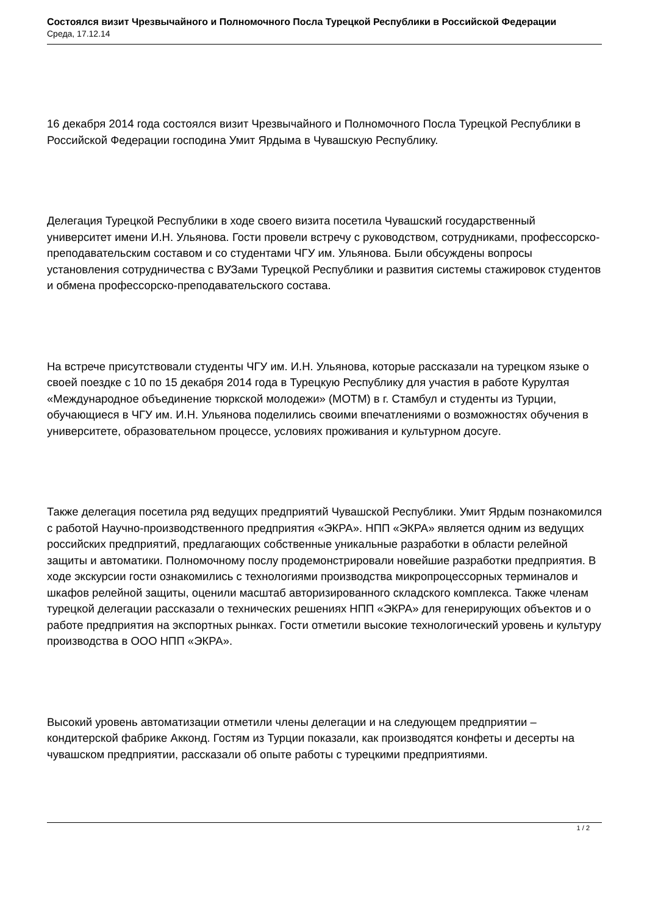Состоялся визит Чрезвычайного и Полномочного Посла Турецкой Республики в Российской Федерации
Среда, 17.12.14
16 декабря 2014 года состоялся визит Чрезвычайного и Полномочного Посла Турецкой Республики в Российской Федерации господина Умит Ярдыма в Чувашскую Республику.
Делегация Турецкой Республики в ходе своего визита посетила Чувашский государственный университет имени И.Н. Ульянова. Гости провели встречу с руководством, сотрудниками, профессорско-преподавательским составом и со студентами ЧГУ им. Ульянова. Были обсуждены вопросы установления сотрудничества с ВУЗами Турецкой Республики и развития системы стажировок студентов и обмена профессорско-преподавательского состава.
На встрече присутствовали студенты ЧГУ им. И.Н. Ульянова, которые рассказали на турецком языке о своей поездке с 10 по 15 декабря 2014 года в Турецкую Республику для участия в работе Курултая «Международное объединение тюркской молодежи» (МОТМ) в г. Стамбул и студенты из Турции, обучающиеся в ЧГУ им. И.Н. Ульянова поделились своими впечатлениями о возможностях обучения в университете, образовательном процессе, условиях проживания и культурном досуге.
Также делегация посетила ряд ведущих предприятий Чувашской Республики. Умит Ярдым познакомился с работой Научно-производственного предприятия «ЭКРА». НПП «ЭКРА» является одним из ведущих российских предприятий, предлагающих собственные уникальные разработки в области релейной защиты и автоматики. Полномочному послу продемонстрировали новейшие разработки предприятия. В ходе экскурсии гости ознакомились с технологиями производства микропроцессорных терминалов и шкафов релейной защиты, оценили масштаб авторизированного складского комплекса. Также членам турецкой делегации рассказали о технических решениях НПП «ЭКРА» для генерирующих объектов и о работе предприятия на экспортных рынках. Гости отметили высокие технологический уровень и культуру производства в ООО НПП «ЭКРА».
Высокий уровень автоматизации отметили члены делегации и на следующем предприятии – кондитерской фабрике Акконд. Гостям из Турции показали, как производятся конфеты и десерты на чувашском предприятии, рассказали об опыте работы с турецкими предприятиями.
1 / 2